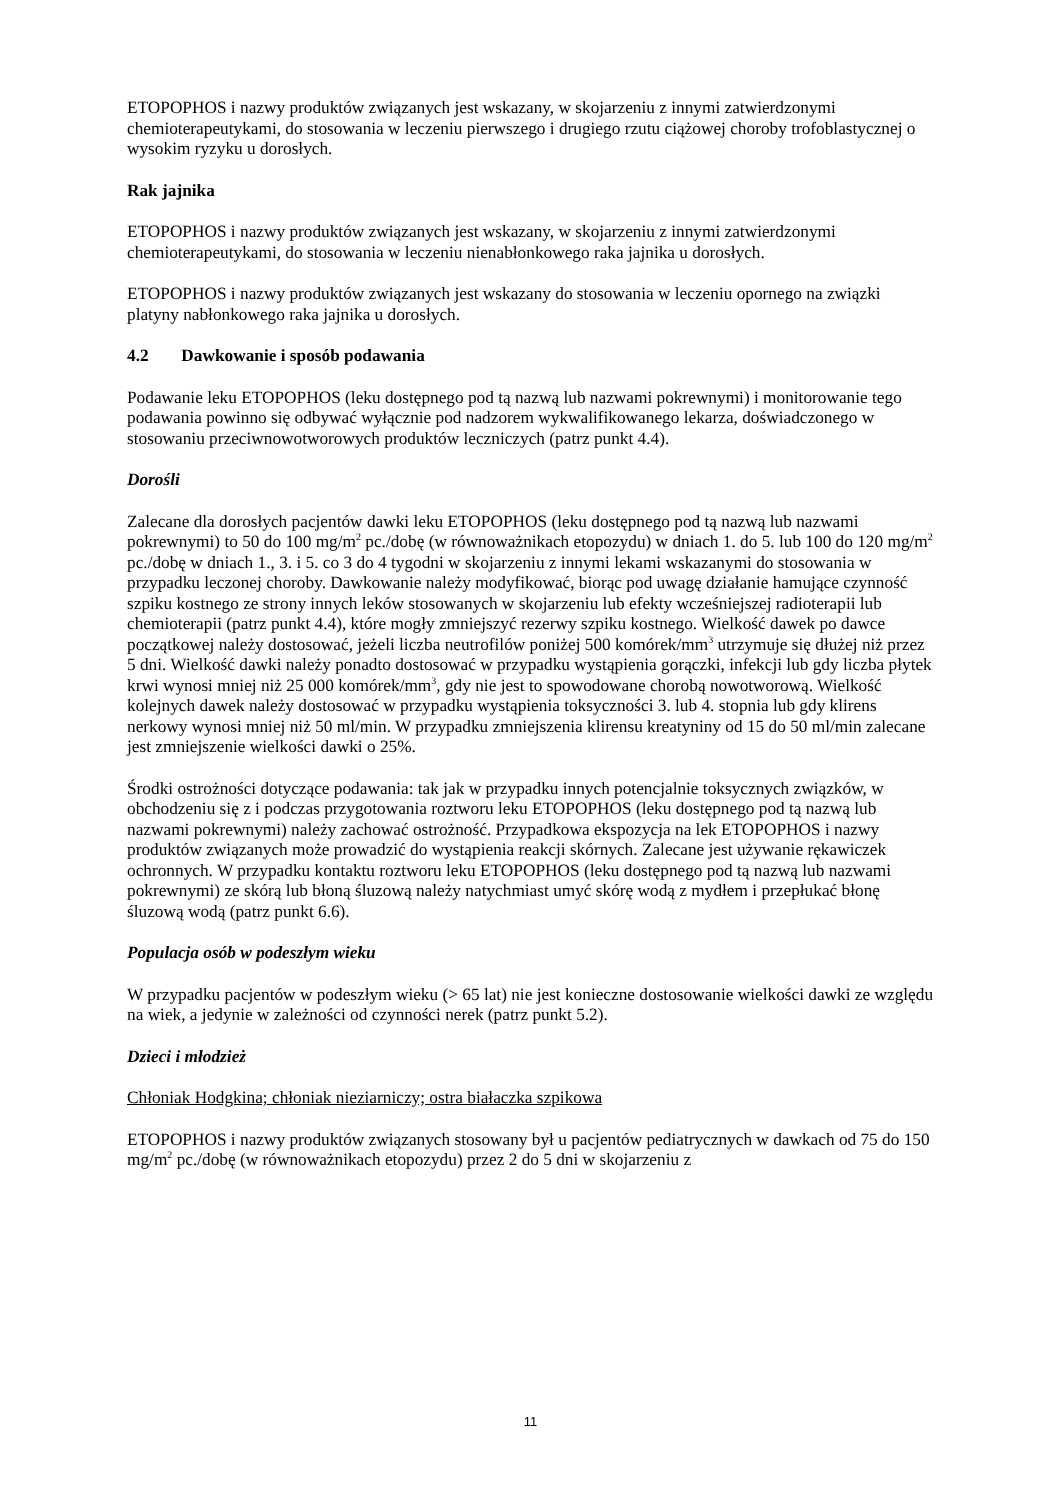ETOPOPHOS i nazwy produktów związanych jest wskazany, w skojarzeniu z innymi zatwierdzonymi chemioterapeutykami, do stosowania w leczeniu pierwszego i drugiego rzutu ciążowej choroby trofoblastycznej o wysokim ryzyku u dorosłych.
Rak jajnika
ETOPOPHOS i nazwy produktów związanych jest wskazany, w skojarzeniu z innymi zatwierdzonymi chemioterapeutykami, do stosowania w leczeniu nienabłonkowego raka jajnika u dorosłych.
ETOPOPHOS i nazwy produktów związanych jest wskazany do stosowania w leczeniu opornego na związki platyny nabłonkowego raka jajnika u dorosłych.
4.2 Dawkowanie i sposób podawania
Podawanie leku ETOPOPHOS (leku dostępnego pod tą nazwą lub nazwami pokrewnymi) i monitorowanie tego podawania powinno się odbywać wyłącznie pod nadzorem wykwalifikowanego lekarza, doświadczonego w stosowaniu przeciwnowotworowych produktów leczniczych (patrz punkt 4.4).
Dorośli
Zalecane dla dorosłych pacjentów dawki leku ETOPOPHOS (leku dostępnego pod tą nazwą lub nazwami pokrewnymi) to 50 do 100 mg/m<sup>2</sup> pc./dobę (w równoważnikach etopozydu) w dniach 1. do 5. lub 100 do 120 mg/m<sup>2</sup> pc./dobę w dniach 1., 3. i 5. co 3 do 4 tygodni w skojarzeniu z innymi lekami wskazanymi do stosowania w przypadku leczonej choroby. Dawkowanie należy modyfikować, biorąc pod uwagę działanie hamujące czynność szpiku kostnego ze strony innych leków stosowanych w skojarzeniu lub efekty wcześniejszej radioterapii lub chemioterapii (patrz punkt 4.4), które mogły zmniejszyć rezerwy szpiku kostnego. Wielkość dawek po dawce początkowej należy dostosować, jeżeli liczba neutrofilów poniżej 500 komórek/mm<sup>3</sup> utrzymuje się dłużej niż przez 5 dni. Wielkość dawki należy ponadto dostosować w przypadku wystąpienia gorączki, infekcji lub gdy liczba płytek krwi wynosi mniej niż 25 000 komórek/mm<sup>3</sup>, gdy nie jest to spowodowane chorobą nowotworową. Wielkość kolejnych dawek należy dostosować w przypadku wystąpienia toksyczności 3. lub 4. stopnia lub gdy klirens nerkowy wynosi mniej niż 50 ml/min. W przypadku zmniejszenia klirensu kreatyniny od 15 do 50 ml/min zalecane jest zmniejszenie wielkości dawki o 25%.
Środki ostrożności dotyczące podawania: tak jak w przypadku innych potencjalnie toksycznych związków, w obchodzeniu się z i podczas przygotowania roztworu leku ETOPOPHOS (leku dostępnego pod tą nazwą lub nazwami pokrewnymi) należy zachować ostrożność. Przypadkowa ekspozycja na lek ETOPOPHOS i nazwy produktów związanych może prowadzić do wystąpienia reakcji skórnych. Zalecane jest używanie rękawiczek ochronnych. W przypadku kontaktu roztworu leku ETOPOPHOS (leku dostępnego pod tą nazwą lub nazwami pokrewnymi) ze skórą lub błoną śluzową należy natychmiast umyć skórę wodą z mydłem i przepłukać błonę śluzową wodą (patrz punkt 6.6).
Populacja osób w podeszłym wieku
W przypadku pacjentów w podeszłym wieku (> 65 lat) nie jest konieczne dostosowanie wielkości dawki ze względu na wiek, a jedynie w zależności od czynności nerek (patrz punkt 5.2).
Dzieci i młodzież
Chłoniak Hodgkina; chłoniak nieziarniczy; ostra białaczka szpikowa
ETOPOPHOS i nazwy produktów związanych stosowany był u pacjentów pediatrycznych w dawkach od 75 do 150 mg/m<sup>2</sup> pc./dobę (w równoważnikach etopozydu) przez 2 do 5 dni w skojarzeniu z
11